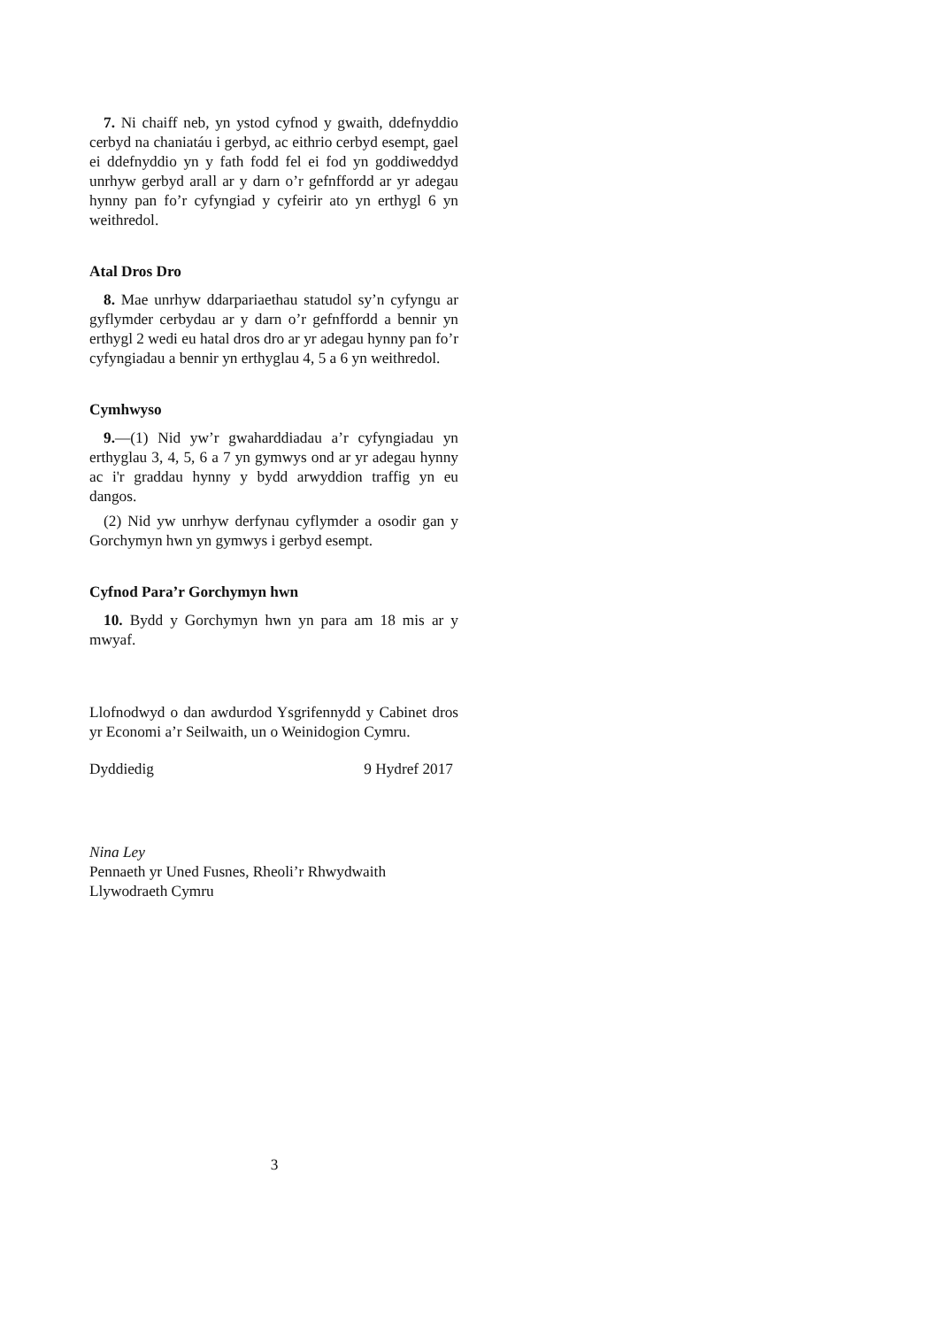7. Ni chaiff neb, yn ystod cyfnod y gwaith, ddefnyddio cerbyd na chaniatáu i gerbyd, ac eithrio cerbyd esempt, gael ei ddefnyddio yn y fath fodd fel ei fod yn goddiweddyd unrhyw gerbyd arall ar y darn o’r gefnffordd ar yr adegau hynny pan fo’r cyfyngiad y cyfeirir ato yn erthygl 6 yn weithredol.
Atal Dros Dro
8. Mae unrhyw ddarpariaethau statudol sy’n cyfyngu ar gyflymder cerbydau ar y darn o’r gefnffordd a bennir yn erthygl 2 wedi eu hatal dros dro ar yr adegau hynny pan fo’r cyfyngiadau a bennir yn erthyglau 4, 5 a 6 yn weithredol.
Cymhwyso
9.—(1) Nid yw’r gwaharddiadau a’r cyfyngiadau yn erthyglau 3, 4, 5, 6 a 7 yn gymwys ond ar yr adegau hynny ac i'r graddau hynny y bydd arwyddion traffig yn eu dangos.
(2) Nid yw unrhyw derfynau cyflymder a osodir gan y Gorchymyn hwn yn gymwys i gerbyd esempt.
Cyfnod Para’r Gorchymyn hwn
10. Bydd y Gorchymyn hwn yn para am 18 mis ar y mwyaf.
Llofnodwyd o dan awdurdod Ysgrifennydd y Cabinet dros yr Economi a’r Seilwaith, un o Weinidogion Cymru.
Dyddiedig 9 Hydref 2017
Nina Ley
Pennaeth yr Uned Fusnes, Rheoli’r Rhwydwaith
Llywodraeth Cymru
3